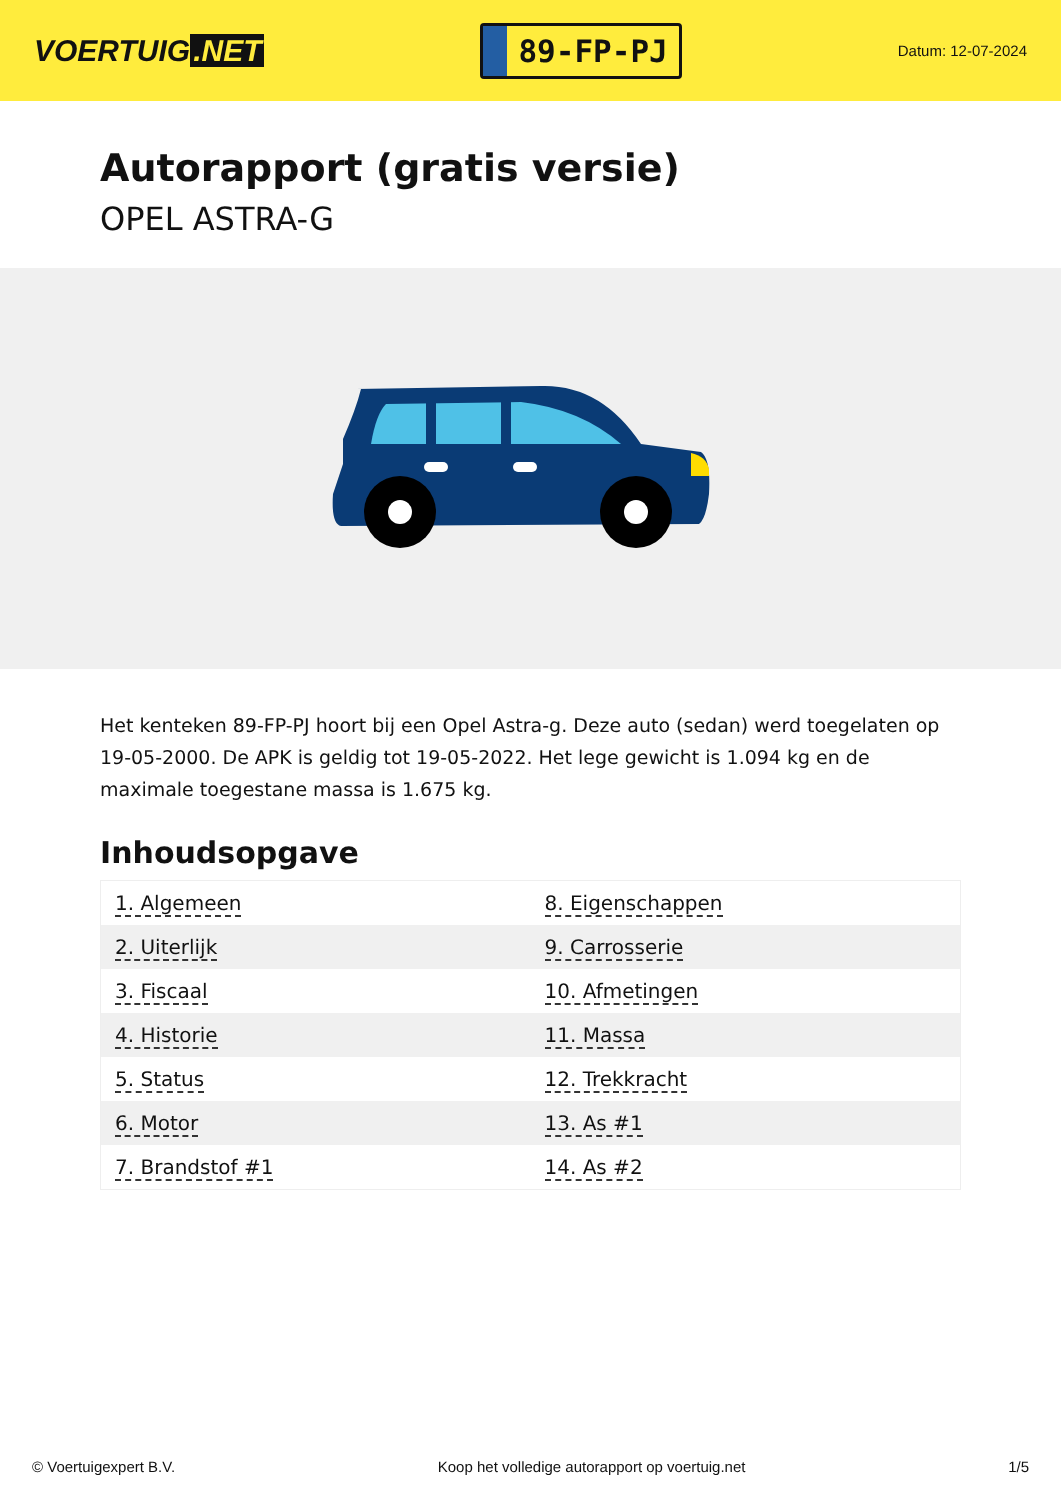VOERTUIG.NET
89-FP-PJ
Datum: 12-07-2024
Autorapport (gratis versie)
OPEL ASTRA-G
Het kenteken 89-FP-PJ hoort bij een Opel Astra-g. Deze auto (sedan) werd toegelaten op 19-05-2000. De APK is geldig tot 19-05-2022. Het lege gewicht is 1.094 kg en de maximale toegestane massa is 1.675 kg.
Inhoudsopgave
| 1. Algemeen | 8. Eigenschappen |
| 2. Uiterlijk | 9. Carrosserie |
| 3. Fiscaal | 10. Afmetingen |
| 4. Historie | 11. Massa |
| 5. Status | 12. Trekkracht |
| 6. Motor | 13. As #1 |
| 7. Brandstof #1 | 14. As #2 |
© Voertuigexpert B.V. Koop het volledige autorapport op voertuig.net 1/5